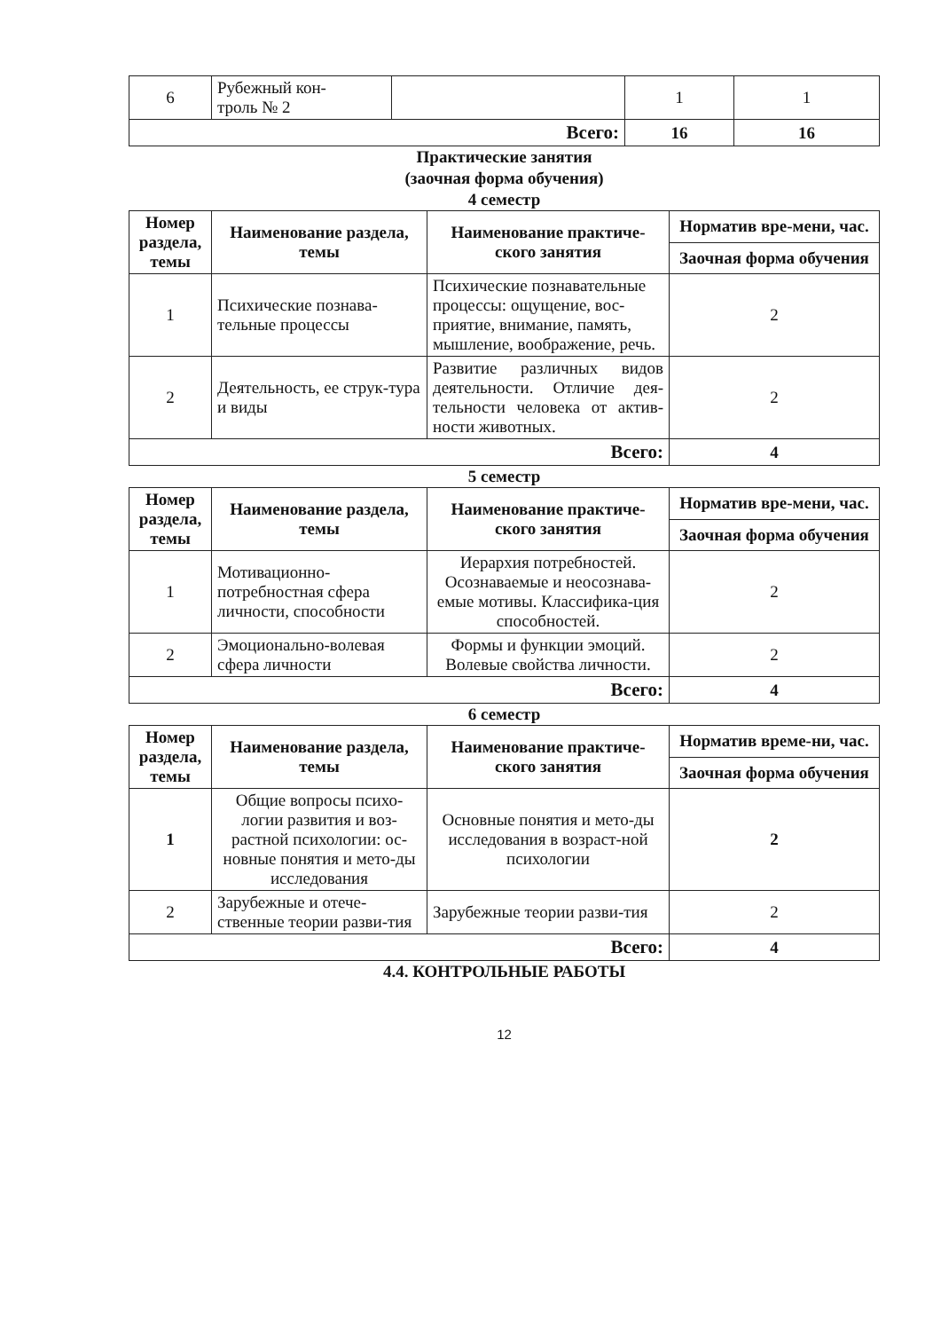| 6 | Рубежный кон- троль № 2 | | 1 | 1 |
| Всего: | | | 16 | 16 |
Практические занятия
(заочная форма обучения)
4 семестр
| Номер раздела, темы | Наименование раздела, темы | Наименование практиче-ского занятия | Норматив вре-мени, час. |
| --- | --- | --- | --- |
| | | | Заочная форма обучения |
| 1 | Психические познава-тельные процессы | Психические познавательные процессы: ощущение, вос-приятие, внимание, память, мышление, воображение, речь. | 2 |
| 2 | Деятельность, ее струк-тура и виды | Развитие различных видов деятельности. Отличие дея-тельности человека от актив-ности животных. | 2 |
| Всего: | | | 4 |
5 семестр
| Номер раздела, темы | Наименование раздела, темы | Наименование практиче-ского занятия | Норматив вре-мени, час. |
| --- | --- | --- | --- |
| | | | Заочная форма обучения |
| 1 | Мотивационно-потребностная сфера личности, способности | Иерархия потребностей. Осознаваемые и неосознава-емые мотивы. Классифика-ция способностей. | 2 |
| 2 | Эмоционально-волевая сфера личности | Формы и функции эмоций. Волевые свойства личности. | 2 |
| Всего: | | | 4 |
6 семестр
| Номер раздела, темы | Наименование раздела, темы | Наименование практиче-ского занятия | Норматив време-ни, час. |
| --- | --- | --- | --- |
| | | | Заочная форма обучения |
| 1 | Общие вопросы психо-логии развития и воз-растной психологии: ос-новные понятия и мето-ды исследования | Основные понятия и мето-ды исследования в возраст-ной психологии | 2 |
| 2 | Зарубежные и отече-ственные теории разви-тия | Зарубежные теории разви-тия | 2 |
| Всего: | | | 4 |
4.4. КОНТРОЛЬНЫЕ РАБОТЫ
12